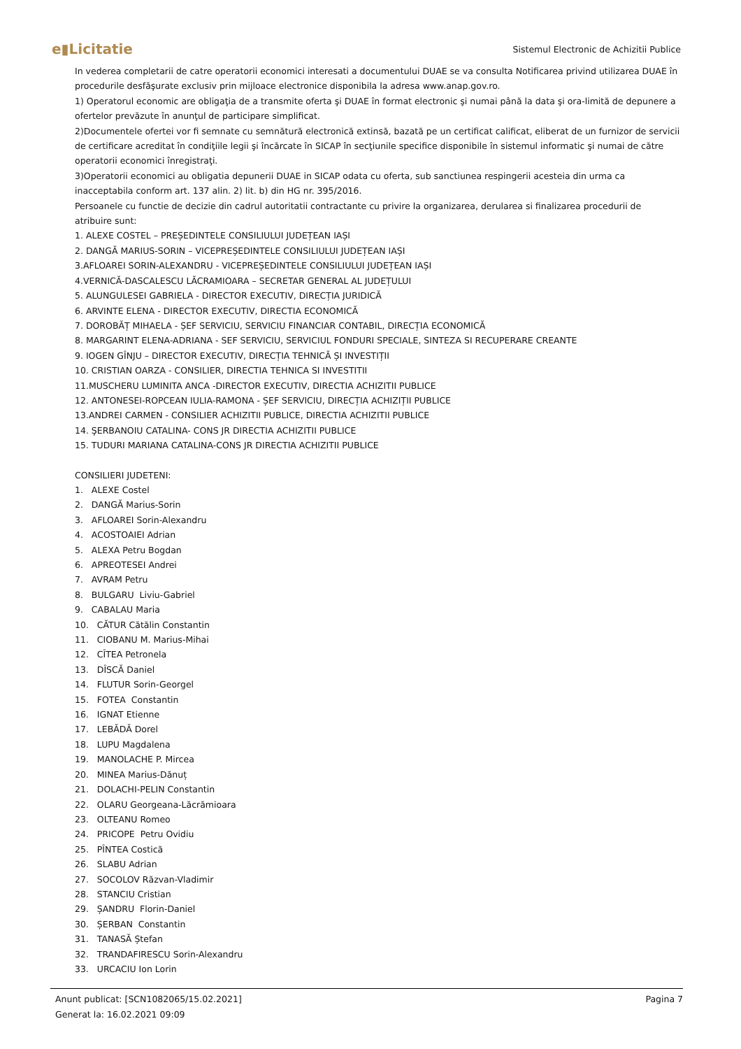e▮Licitatie Sistemul Electronic de Achizitii Publice
In vederea completarii de catre operatorii economici interesati a documentului DUAE se va consulta Notificarea privind utilizarea DUAE în procedurile desfăşurate exclusiv prin mijloace electronice disponibila la adresa www.anap.gov.ro.
1) Operatorul economic are obligaţia de a transmite oferta şi DUAE în format electronic şi numai până la data şi ora-limită de depunere a ofertelor prevăzute în anunţul de participare simplificat.
2)Documentele ofertei vor fi semnate cu semnătură electronică extinsă, bazată pe un certificat calificat, eliberat de un furnizor de servicii de certificare acreditat în condiţiile legii şi încărcate în SICAP în secţiunile specifice disponibile în sistemul informatic şi numai de către operatorii economici înregistraţi.
3)Operatorii economici au obligatia depunerii DUAE in SICAP odata cu oferta, sub sanctiunea respingerii acesteia din urma ca inacceptabila conform art. 137 alin. 2) lit. b) din HG nr. 395/2016.
Persoanele cu functie de decizie din cadrul autoritatii contractante cu privire la organizarea, derularea si finalizarea procedurii de atribuire sunt:
1. ALEXE COSTEL – PREȘEDINTELE CONSILIULUI JUDEȚEAN IAȘI
2. DANGĂ MARIUS-SORIN – VICEPREȘEDINTELE CONSILIULUI JUDEȚEAN IAȘI
3.AFLOAREI SORIN-ALEXANDRU - VICEPREȘEDINTELE CONSILIULUI JUDEȚEAN IAȘI
4.VERNICĂ-DASCALESCU LĂCRAMIOARA – SECRETAR GENERAL AL JUDEȚULUI
5. ALUNGULESEI GABRIELA - DIRECTOR EXECUTIV, DIRECȚIA JURIDICĂ
6. ARVINTE ELENA - DIRECTOR EXECUTIV, DIRECTIA ECONOMICĂ
7. DOROBĂȚ MIHAELA - ȘEF SERVICIU, SERVICIU FINANCIAR CONTABIL, DIRECȚIA ECONOMICĂ
8. MARGARINT ELENA-ADRIANA - SEF SERVICIU, SERVICIUL FONDURI SPECIALE, SINTEZA SI RECUPERARE CREANTE
9. IOGEN GÎNJU – DIRECTOR EXECUTIV, DIRECȚIA TEHNICĂ ȘI INVESTIȚII
10. CRISTIAN OARZA - CONSILIER, DIRECTIA TEHNICA SI INVESTITII
11.MUSCHERU LUMINITA ANCA -DIRECTOR EXECUTIV, DIRECTIA ACHIZITII PUBLICE
12. ANTONESEI-ROPCEAN IULIA-RAMONA - ȘEF SERVICIU, DIRECȚIA ACHIZIȚII PUBLICE
13.ANDREI CARMEN - CONSILIER ACHIZITII PUBLICE, DIRECTIA ACHIZITII PUBLICE
14. ŞERBANOIU CATALINA- CONS JR DIRECTIA ACHIZITII PUBLICE
15. TUDURI MARIANA CATALINA-CONS JR DIRECTIA ACHIZITII PUBLICE
CONSILIERI JUDETENI:
1. ALEXE Costel
2. DANGĂ Marius-Sorin
3. AFLOAREI Sorin-Alexandru
4. ACOSTOAIEI Adrian
5. ALEXA Petru Bogdan
6. APREOTESEI Andrei
7. AVRAM Petru
8. BULGARU Liviu-Gabriel
9. CABALAU Maria
10. CĂTUR Cătălin Constantin
11. CIOBANU M. Marius-Mihai
12. CÎTEA Petronela
13. DÎSCĂ Daniel
14. FLUTUR Sorin-Georgel
15. FOTEA Constantin
16. IGNAT Etienne
17. LEBĂDĂ Dorel
18. LUPU Magdalena
19. MANOLACHE P. Mircea
20. MINEA Marius-Dănuț
21. DOLACHI-PELIN Constantin
22. OLARU Georgeana-Lăcrămioara
23. OLTEANU Romeo
24. PRICOPE Petru Ovidiu
25. PÎNTEA Costică
26. SLABU Adrian
27. SOCOLOV Răzvan-Vladimir
28. STANCIU Cristian
29. ȘANDRU Florin-Daniel
30. ȘERBAN Constantin
31. TANASĂ Ștefan
32. TRANDAFIRESCU Sorin-Alexandru
33. URCACIU Ion Lorin
Anunt publicat: [SCN1082065/15.02.2021] Pagina 7
Generat la: 16.02.2021 09:09